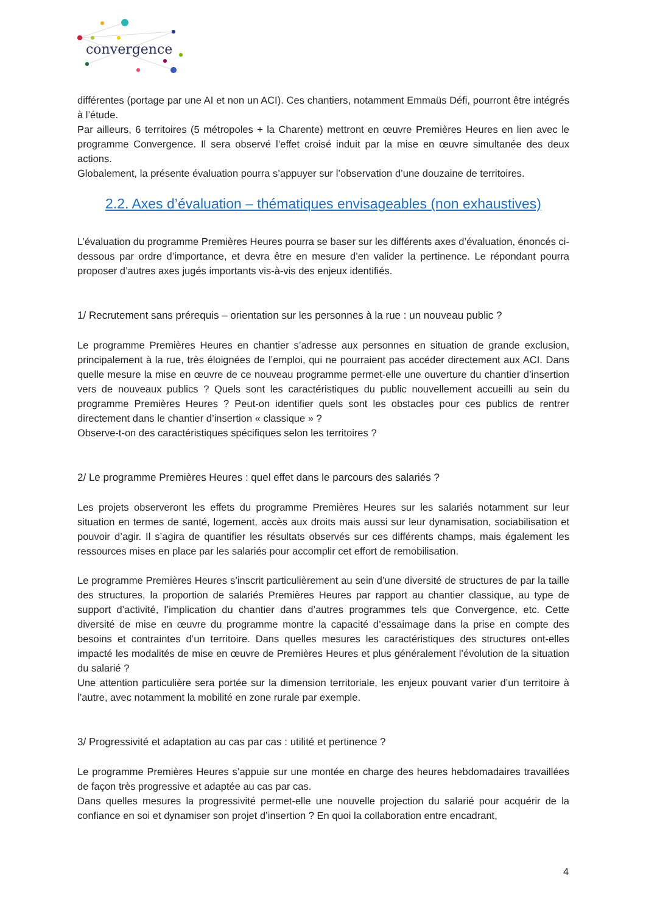convergence
différentes (portage par une AI et non un ACI). Ces chantiers, notamment Emmaüs Défi, pourront être intégrés à l’étude.
Par ailleurs, 6 territoires (5 métropoles + la Charente) mettront en œuvre Premières Heures en lien avec le programme Convergence. Il sera observé l’effet croisé induit par la mise en œuvre simultanée des deux actions.
Globalement, la présente évaluation pourra s’appuyer sur l’observation d’une douzaine de territoires.
2.2. Axes d’évaluation – thématiques envisageables (non exhaustives)
L’évaluation du programme Premières Heures pourra se baser sur les différents axes d’évaluation, énoncés ci-dessous par ordre d’importance, et devra être en mesure d’en valider la pertinence. Le répondant pourra proposer d’autres axes jugés importants vis-à-vis des enjeux identifiés.
1/ Recrutement sans prérequis – orientation sur les personnes à la rue : un nouveau public ?
Le programme Premières Heures en chantier s’adresse aux personnes en situation de grande exclusion, principalement à la rue, très éloignées de l’emploi, qui ne pourraient pas accéder directement aux ACI. Dans quelle mesure la mise en œuvre de ce nouveau programme permet-elle une ouverture du chantier d’insertion vers de nouveaux publics ? Quels sont les caractéristiques du public nouvellement accueilli au sein du programme Premières Heures ? Peut-on identifier quels sont les obstacles pour ces publics de rentrer directement dans le chantier d’insertion « classique » ?
Observe-t-on des caractéristiques spécifiques selon les territoires ?
2/ Le programme Premières Heures : quel effet dans le parcours des salariés ?
Les projets observeront les effets du programme Premières Heures sur les salariés notamment sur leur situation en termes de santé, logement, accès aux droits mais aussi sur leur dynamisation, sociabilisation et pouvoir d’agir. Il s’agira de quantifier les résultats observés sur ces différents champs, mais également les ressources mises en place par les salariés pour accomplir cet effort de remobilisation.
Le programme Premières Heures s’inscrit particulièrement au sein d’une diversité de structures de par la taille des structures, la proportion de salariés Premières Heures par rapport au chantier classique, au type de support d’activité, l’implication du chantier dans d’autres programmes tels que Convergence, etc. Cette diversité de mise en œuvre du programme montre la capacité d’essaimage dans la prise en compte des besoins et contraintes d’un territoire. Dans quelles mesures les caractéristiques des structures ont-elles impacté les modalités de mise en œuvre de Premières Heures et plus généralement l’évolution de la situation du salarié ?
Une attention particulière sera portée sur la dimension territoriale, les enjeux pouvant varier d’un territoire à l’autre, avec notamment la mobilité en zone rurale par exemple.
3/ Progressivité et adaptation au cas par cas : utilité et pertinence ?
Le programme Premières Heures s’appuie sur une montée en charge des heures hebdomadaires travaillées de façon très progressive et adaptée au cas par cas.
Dans quelles mesures la progressivité permet-elle une nouvelle projection du salarié pour acquérir de la confiance en soi et dynamiser son projet d’insertion ? En quoi la collaboration entre encadrant,
4